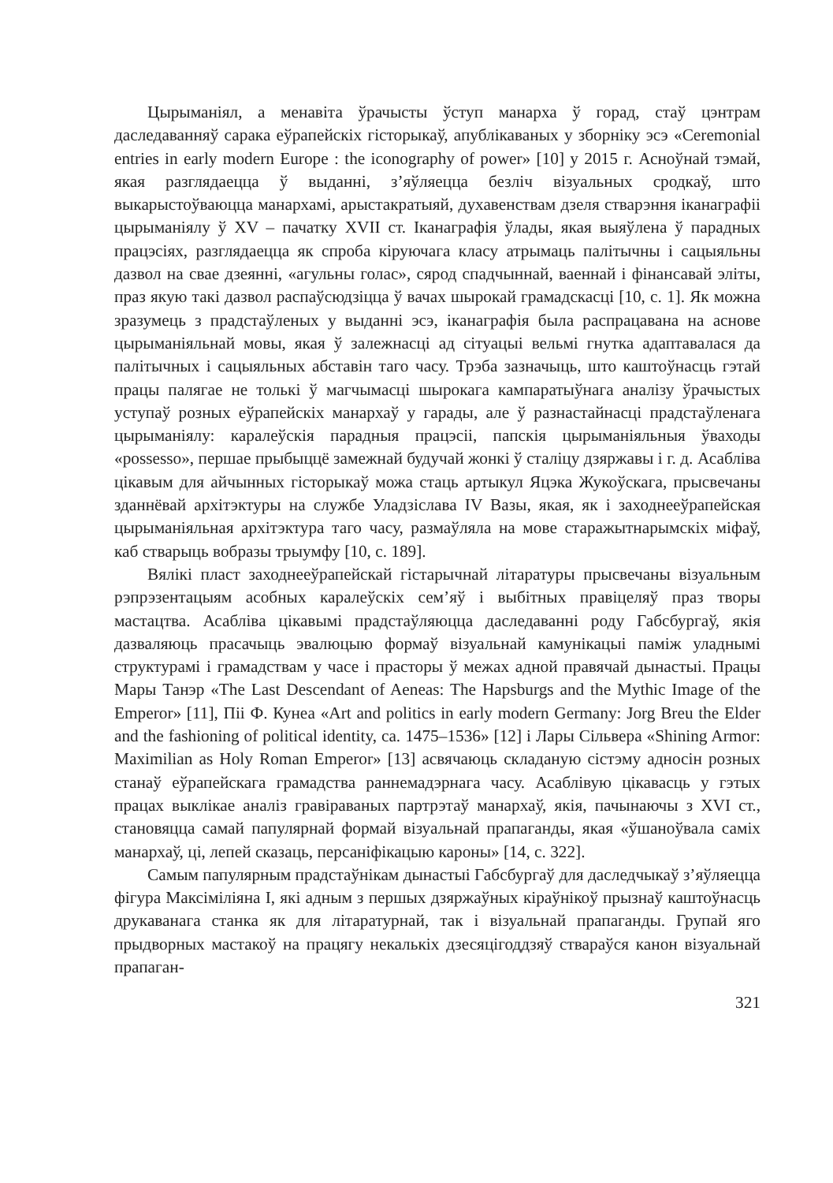Цырыманіял, а менавіта ўрачысты ўступ манарха ў горад, стаў цэнтрам даследаванняў сарака еўрапейскіх гісторыкаў, апублікаваных у зборніку эсэ «Ceremonial entries in early modern Europe : the iconography of power» [10] у 2015 г. Асноўнай тэмай, якая разглядаецца ў выданні, з’яўляецца безліч візуальных сродкаў, што выкарыстоўваюцца манархамі, арыстакратыяй, духавенствам дзеля стварэння іканаграфіі цырыманіялу ў XV – пачатку XVII ст. Іканаграфія ўлады, якая выяўлена ў парадных працэсіях, разглядаецца як спроба кіруючага класу атрымаць палітычны і сацыяльны дазвол на свае дзеянні, «агульны голас», сярод спадчыннай, ваеннай і фінансавай эліты, праз якую такі дазвол распаўсюдзіцца ў вачах шырокай грамадскасці [10, с. 1]. Як можна зразумець з прадстаўленых у выданні эсэ, іканаграфія была распрацавана на аснове цырыманіяльнай мовы, якая ў залежнасці ад сітуацыі вельмі гнутка адаптавалася да палітычных і сацыяльных абставін таго часу. Трэба зазначыць, што каштоўнасць гэтай працы палягае не толькі ў магчымасці шырокага кампаратыўнага аналізу ўрачыстых уступаў розных еўрапейскіх манархаў у гарады, але ў разнастайнасці прадстаўленага цырыманіялу: каралеўскія парадныя працэсіі, папскія цырыманіяльныя ўваходы «possesso», першае прыбыццё замежнай будучай жонкі ў сталіцу дзяржавы і г. д. Асабліва цікавым для айчынных гісторыкаў можа стаць артыкул Яцэка Жукоўскага, прысвечаны зданнёвай архітэктуры на службе Уладзіслава IV Вазы, якая, як і заходнееўрапейская цырыманіяльная архітэктура таго часу, размаўляла на мове старажытнарымскіх міфаў, каб стварыць вобразы трыумфу [10, с. 189].
Вялікі пласт заходнееўрапейскай гістарычнай літаратуры прысвечаны візуальным рэпрэзентацыям асобных каралеўскіх сем’яў і выбітных правіцеляў праз творы мастацтва. Асабліва цікавымі прадстаўляюцца даследаванні роду Габсбургаў, якія дазваляюць прасачыць эвалюцыю формаў візуальнай камунікацыі паміж уладнымі структурамі і грамадствам у часе і прасторы ў межах адной правячай дынастыі. Працы Мары Танэр «The Last Descendant of Aeneas: The Hapsburgs and the Mythic Image of the Emperor» [11], Піі Ф. Кунеа «Art and politics in early modern Germany: Jorg Breu the Elder and the fashioning of political identity, ca. 1475–1536» [12] і Лары Сільвера «Shining Armor: Maximilian as Holy Roman Emperor» [13] асвячаюць складаную сістэму адносін розных станаў еўрапейскага грамадства раннемадэрнага часу. Асаблівую цікавасць у гэтых працах выклікае аналіз гравіраваных партрэтаў манархаў, якія, пачынаючы з XVI ст., становяцца самай папулярнай формай візуальнай прапаганды, якая «ўшаноўвала саміх манархаў, ці, лепей сказаць, персаніфікацыю кароны» [14, с. 322].
Самым папулярным прадстаўнікам дынастыі Габсбургаў для даследчыкаў з’яўляецца фігура Максіміліяна І, які адным з першых дзяржаўных кіраўнікоў прызнаў каштоўнасць друкаванага станка як для літаратурнай, так і візуальнай прапаганды. Групай яго прыдворных мастакоў на працягу некалькіх дзесяцігоддзяў ствараўся канон візуальнай прапаган-
321